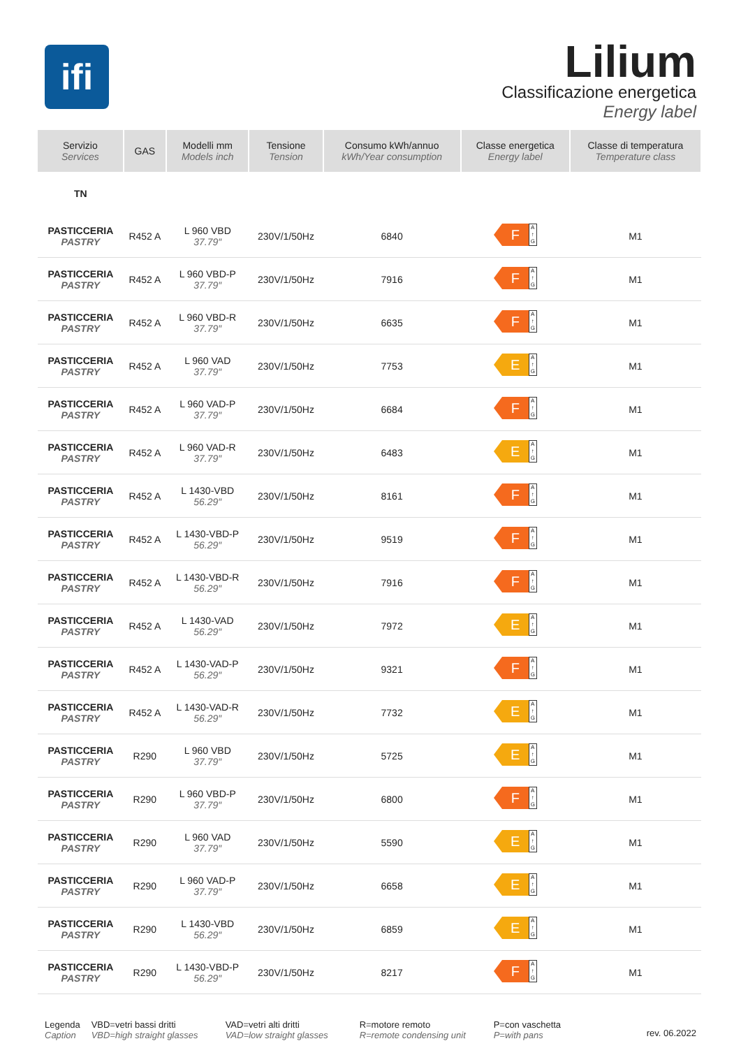ifi
Lilium
Classificazione energetica
Energy label
| Servizio Services | GAS | Modelli mm Models inch | Tensione Tension | Consumo kWh/annuo kWh/Year consumption | Classe energetica Energy label | Classe di temperatura Temperature class |
| --- | --- | --- | --- | --- | --- | --- |
| TN | | | | | | |
| PASTICCERIA PASTRY | R452 A | L 960 VBD 37.79″ | 230V/1/50Hz | 6840 | F A ↑ G | M1 |
| PASTICCERIA PASTRY | R452 A | L 960 VBD-P 37.79″ | 230V/1/50Hz | 7916 | F A ↑ G | M1 |
| PASTICCERIA PASTRY | R452 A | L 960 VBD-R 37.79″ | 230V/1/50Hz | 6635 | F A ↑ G | M1 |
| PASTICCERIA PASTRY | R452 A | L 960 VAD 37.79″ | 230V/1/50Hz | 7753 | E A ↑ G | M1 |
| PASTICCERIA PASTRY | R452 A | L 960 VAD-P 37.79″ | 230V/1/50Hz | 6684 | F A ↑ G | M1 |
| PASTICCERIA PASTRY | R452 A | L 960 VAD-R 37.79″ | 230V/1/50Hz | 6483 | E A ↑ G | M1 |
| PASTICCERIA PASTRY | R452 A | L 1430-VBD 56.29″ | 230V/1/50Hz | 8161 | F A ↑ G | M1 |
| PASTICCERIA PASTRY | R452 A | L 1430-VBD-P 56.29″ | 230V/1/50Hz | 9519 | F A ↑ G | M1 |
| PASTICCERIA PASTRY | R452 A | L 1430-VBD-R 56.29″ | 230V/1/50Hz | 7916 | F A ↑ G | M1 |
| PASTICCERIA PASTRY | R452 A | L 1430-VAD 56.29″ | 230V/1/50Hz | 7972 | E A ↑ G | M1 |
| PASTICCERIA PASTRY | R452 A | L 1430-VAD-P 56.29″ | 230V/1/50Hz | 9321 | F A ↑ G | M1 |
| PASTICCERIA PASTRY | R452 A | L 1430-VAD-R 56.29″ | 230V/1/50Hz | 7732 | E A ↑ G | M1 |
| PASTICCERIA PASTRY | R290 | L 960 VBD 37.79″ | 230V/1/50Hz | 5725 | E A ↑ G | M1 |
| PASTICCERIA PASTRY | R290 | L 960 VBD-P 37.79″ | 230V/1/50Hz | 6800 | F A ↑ G | M1 |
| PASTICCERIA PASTRY | R290 | L 960 VAD 37.79″ | 230V/1/50Hz | 5590 | E A ↑ G | M1 |
| PASTICCERIA PASTRY | R290 | L 960 VAD-P 37.79″ | 230V/1/50Hz | 6658 | E A ↑ G | M1 |
| PASTICCERIA PASTRY | R290 | L 1430-VBD 56.29″ | 230V/1/50Hz | 6859 | E A ↑ G | M1 |
| PASTICCERIA PASTRY | R290 | L 1430-VBD-P 56.29″ | 230V/1/50Hz | 8217 | F A ↑ G | M1 |
Legenda
Caption
VBD=vetri bassi dritti
VBD=high straight glasses
VAD=vetri alti dritti
VAD=low straight glasses
R=motore remoto
R=remote condensing unit
P=con vaschetta
P=with pans
rev. 06.2022